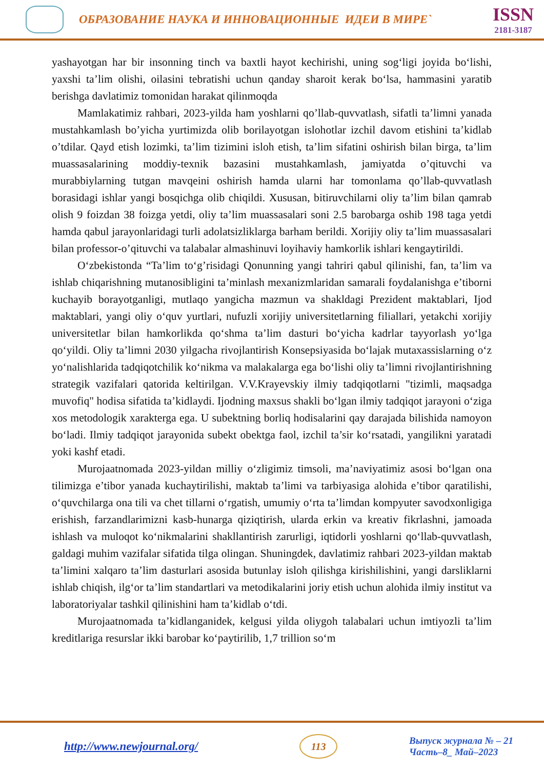ОБРАЗОВАНИЕ НАУКА И ИННОВАЦИОННЫЕ ИДЕИ В МИРЕ`
ISSN
2181-3187
yashayotgan har bir insonning tinch va baxtli hayot kechirishi, uning sog‘ligi joyida bo‘lishi, yaxshi ta’lim olishi, oilasini tebratishi uchun qanday sharoit kerak bo‘lsa, hammasini yaratib berishga davlatimiz tomonidan harakat qilinmoqda
Mamlakatimiz rahbari, 2023-yilda ham yoshlarni qo’llab-quvvatlash, sifatli ta’limni yanada mustahkamlash bo’yicha yurtimizda olib borilayotgan islohotlar izchil davom etishini ta’kidlab o’tdilar. Qayd etish lozimki, ta’lim tizimini isloh etish, ta’lim sifatini oshirish bilan birga, ta’lim muassasalarining moddiy-texnik bazasini mustahkamlash, jamiyatda o’qituvchi va murabbiylarning tutgan mavqeini oshirish hamda ularni har tomonlama qo’llab-quvvatlash borasidagi ishlar yangi bosqichga olib chiqildi. Xususan, bitiruvchilarni oliy ta’lim bilan qamrab olish 9 foizdan 38 foizga yetdi, oliy ta’lim muassasalari soni 2.5 barobarga oshib 198 taga yetdi hamda qabul jarayonlaridagi turli adolatsizliklarga barham berildi. Xorijiy oliy ta’lim muassasalari bilan professor-o’qituvchi va talabalar almashinuvi loyihaviy hamkorlik ishlari kengaytirildi.
O‘zbekistonda “Ta’lim to‘g’risidagi Qonunning yangi tahriri qabul qilinishi, fan, ta’lim va ishlab chiqarishning mutanosibligini ta’minlash mexanizmlaridan samarali foydalanishga e’tiborni kuchayib borayotganligi, mutlaqo yangicha mazmun va shakldagi Prezident maktablari, Ijod maktablari, yangi oliy o‘quv yurtlari, nufuzli xorijiy universitetlarning filiallari, yetakchi xorijiy universitetlar bilan hamkorlikda qo‘shma ta’lim dasturi bo‘yicha kadrlar tayyorlash yo‘lga qo‘yildi. Oliy ta’limni 2030 yilgacha rivojlantirish Konsepsiyasida bo‘lajak mutaxassislarning o‘z yo‘nalishlarida tadqiqotchilik ko‘nikma va malakalarga ega bo‘lishi oliy ta’limni rivojlantirishning strategik vazifalari qatorida keltirilgan. V.V.Krayevskiy ilmiy tadqiqotlarni "tizimli, maqsadga muvofiq" hodisa sifatida ta’kidlaydi. Ijodning maxsus shakli bo‘lgan ilmiy tadqiqot jarayoni o‘ziga xos metodologik xarakterga ega. U subektning borliq hodisalarini qay darajada bilishida namoyon bo‘ladi. Ilmiy tadqiqot jarayonida subekt obektga faol, izchil ta’sir ko‘rsatadi, yangilikni yaratadi yoki kashf etadi.
Murojaatnomada 2023-yildan milliy o‘zligimiz timsoli, ma’naviyatimiz asosi bo‘lgan ona tilimizga e’tibor yanada kuchaytirilishi, maktab ta’limi va tarbiyasiga alohida e’tibor qaratilishi, o‘quvchilarga ona tili va chet tillarni o‘rgatish, umumiy o‘rta ta’limdan kompyuter savodxonligiga erishish, farzandlarimizni kasb-hunarga qiziqtirish, ularda erkin va kreativ fikrlashni, jamoada ishlash va muloqot ko‘nikmalarini shakllantirish zarurligi, iqtidorli yoshlarni qo‘llab-quvvatlash, galdagi muhim vazifalar sifatida tilga olingan. Shuningdek, davlatimiz rahbari 2023-yildan maktab ta’limini xalqaro ta’lim dasturlari asosida butunlay isloh qilishga kirishilishini, yangi darsliklarni ishlab chiqish, ilg‘or ta’lim standartlari va metodikalarini joriy etish uchun alohida ilmiy institut va laboratoriyalar tashkil qilinishini ham ta’kidlab o‘tdi.
Murojaatnomada ta’kidlanganidek, kelgusi yilda oliygoh talabalari uchun imtiyozli ta’lim kreditlariga resurslar ikki barobar ko‘paytirilib, 1,7 trillion so‘m
http://www.newjournal.org/
113
Выпуск журнала № – 21
Часть–8_ Май–2023